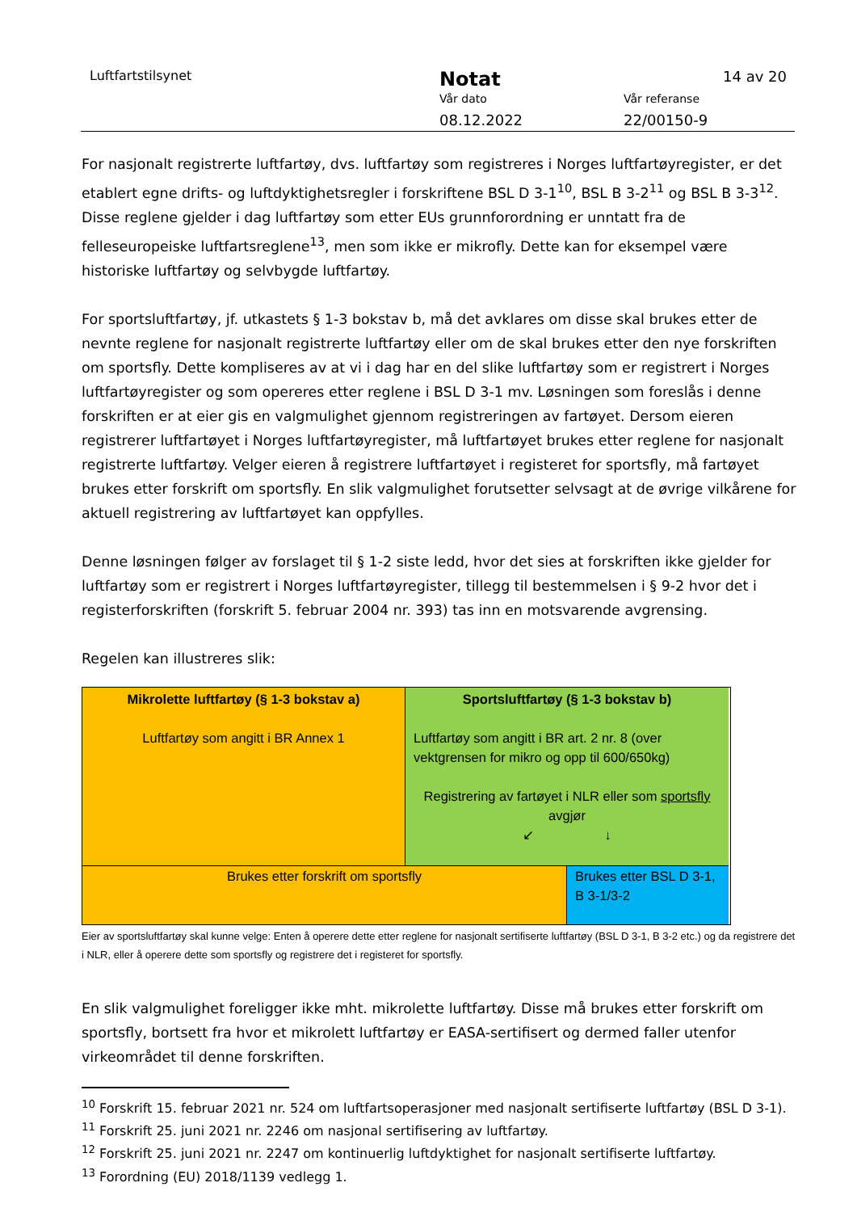Luftfartstilsynet Notat 14 av 20
Vår dato Vår referanse
08.12.2022 22/00150-9
For nasjonalt registrerte luftfartøy, dvs. luftfartøy som registreres i Norges luftfartøyregister, er det etablert egne drifts- og luftdyktighetsregler i forskriftene BSL D 3-1<sup>10</sup>, BSL B 3-2<sup>11</sup> og BSL B 3-3<sup>12</sup>. Disse reglene gjelder i dag luftfartøy som etter EUs grunnforordning er unntatt fra de felleseuropeiske luftfartsreglene<sup>13</sup>, men som ikke er mikrofly. Dette kan for eksempel være historiske luftfartøy og selvbygde luftfartøy.
For sportsluftfartøy, jf. utkastets § 1-3 bokstav b, må det avklares om disse skal brukes etter de nevnte reglene for nasjonalt registrerte luftfartøy eller om de skal brukes etter den nye forskriften om sportsfly. Dette kompliseres av at vi i dag har en del slike luftfartøy som er registrert i Norges luftfartøyregister og som opereres etter reglene i BSL D 3-1 mv. Løsningen som foreslås i denne forskriften er at eier gis en valgmulighet gjennom registreringen av fartøyet. Dersom eieren registrerer luftfartøyet i Norges luftfartøyregister, må luftfartøyet brukes etter reglene for nasjonalt registrerte luftfartøy. Velger eieren å registrere luftfartøyet i registeret for sportsfly, må fartøyet brukes etter forskrift om sportsfly. En slik valgmulighet forutsetter selvsagt at de øvrige vilkårene for aktuell registrering av luftfartøyet kan oppfylles.
Denne løsningen følger av forslaget til § 1-2 siste ledd, hvor det sies at forskriften ikke gjelder for luftfartøy som er registrert i Norges luftfartøyregister, tillegg til bestemmelsen i § 9-2 hvor det i registerforskriften (forskrift 5. februar 2004 nr. 393) tas inn en motsvarende avgrensing.
Regelen kan illustreres slik:
Mikrolette luftfartøy (§ 1-3 bokstav a)
Luftfartøy som angitt i BR Annex 1
Sportsluftfartøy (§ 1-3 bokstav b)
Luftfartøy som angitt i BR art. 2 nr. 8 (over vektgrensen for mikro og opp til 600/650kg)
Registrering av fartøyet i NLR eller som sportsfly avgjør
↙ ↓
Brukes etter forskrift om sportsfly
Brukes etter BSL D 3-1, B 3-1/3-2
Eier av sportsluftfartøy skal kunne velge: Enten å operere dette etter reglene for nasjonalt sertifiserte luftfartøy (BSL D 3-1, B 3-2 etc.) og da registrere det i NLR, eller å operere dette som sportsfly og registrere det i registeret for sportsfly.
En slik valgmulighet foreligger ikke mht. mikrolette luftfartøy. Disse må brukes etter forskrift om sportsfly, bortsett fra hvor et mikrolett luftfartøy er EASA-sertifisert og dermed faller utenfor virkeområdet til denne forskriften.
<sup>10</sup> Forskrift 15. februar 2021 nr. 524 om luftfartsoperasjoner med nasjonalt sertifiserte luftfartøy (BSL D 3-1).
<sup>11</sup> Forskrift 25. juni 2021 nr. 2246 om nasjonal sertifisering av luftfartøy.
<sup>12</sup> Forskrift 25. juni 2021 nr. 2247 om kontinuerlig luftdyktighet for nasjonalt sertifiserte luftfartøy.
<sup>13</sup> Forordning (EU) 2018/1139 vedlegg 1.